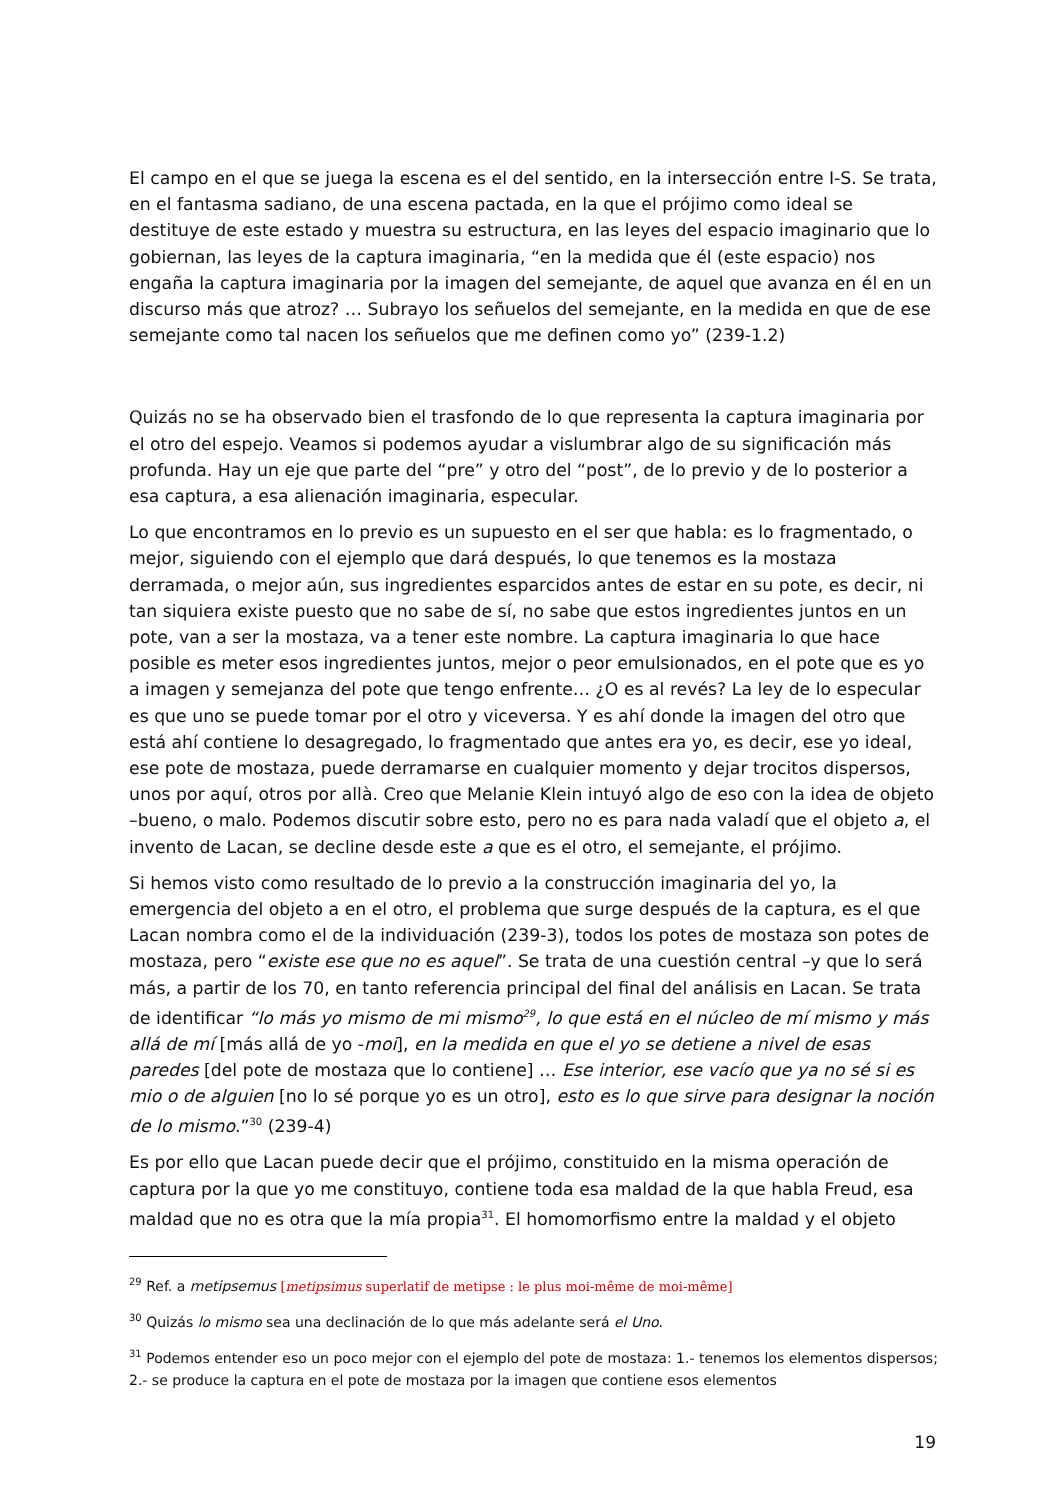El campo en el que se juega la escena es el del sentido, en la intersección entre I-S. Se trata, en el fantasma sadiano, de una escena pactada, en la que el prójimo como ideal se destituye de este estado y muestra su estructura, en las leyes del espacio imaginario que lo gobiernan, las leyes de la captura imaginaria, “en la medida que él (este espacio) nos engaña la captura imaginaria por la imagen del semejante, de aquel que avanza en él en un discurso más que atroz? … Subrayo los señuelos del semejante, en la medida en que de ese semejante como tal nacen los señuelos que me definen como yo” (239-1.2)
Quizás no se ha observado bien el trasfondo de lo que representa la captura imaginaria por el otro del espejo. Veamos si podemos ayudar a vislumbrar algo de su significación más profunda. Hay un eje que parte del “pre” y otro del “post”, de lo previo y de lo posterior a esa captura, a esa alienación imaginaria, especular.
Lo que encontramos en lo previo es un supuesto en el ser que habla: es lo fragmentado, o mejor, siguiendo con el ejemplo que dará después, lo que tenemos es la mostaza derramada, o mejor aún, sus ingredientes esparcidos antes de estar en su pote, es decir, ni tan siquiera existe puesto que no sabe de sí, no sabe que estos ingredientes juntos en un pote, van a ser la mostaza, va a tener este nombre. La captura imaginaria lo que hace posible es meter esos ingredientes juntos, mejor o peor emulsionados, en el pote que es yo a imagen y semejanza del pote que tengo enfrente… ¿O es al revés? La ley de lo especular es que uno se puede tomar por el otro y viceversa. Y es ahí donde la imagen del otro que está ahí contiene lo desagregado, lo fragmentado que antes era yo, es decir, ese yo ideal, ese pote de mostaza, puede derramarse en cualquier momento y dejar trocitos dispersos, unos por aquí, otros por allà. Creo que Melanie Klein intuyó algo de eso con la idea de objeto –bueno, o malo. Podemos discutir sobre esto, pero no es para nada valadí que el objeto a, el invento de Lacan, se decline desde este a que es el otro, el semejante, el prójimo.
Si hemos visto como resultado de lo previo a la construcción imaginaria del yo, la emergencia del objeto a en el otro, el problema que surge después de la captura, es el que Lacan nombra como el de la individuación (239-3), todos los potes de mostaza son potes de mostaza, pero “existe ese que no es aquel”. Se trata de una cuestión central –y que lo será más, a partir de los 70, en tanto referencia principal del final del análisis en Lacan. Se trata de identificar “lo más yo mismo de mi mismo<sup>29</sup>, lo que está en el núcleo de mí mismo y más allá de mí [más allá de yo -moi], en la medida en que el yo se detiene a nivel de esas paredes [del pote de mostaza que lo contiene] … Ese interior, ese vacío que ya no sé si es mio o de alguien [no lo sé porque yo es un otro], esto es lo que sirve para designar la noción de lo mismo.”<sup>30</sup> (239-4)
Es por ello que Lacan puede decir que el prójimo, constituido en la misma operación de captura por la que yo me constituyo, contiene toda esa maldad de la que habla Freud, esa maldad que no es otra que la mía propia<sup>31</sup>. El homomorfismo entre la maldad y el objeto
<sup>29</sup> Ref. a metipsemus [metipsimus superlatif de metipse : le plus moi-même de moi-même]
<sup>30</sup> Quizás lo mismo sea una declinación de lo que más adelante será el Uno.
<sup>31</sup> Podemos entender eso un poco mejor con el ejemplo del pote de mostaza: 1.- tenemos los elementos dispersos; 2.- se produce la captura en el pote de mostaza por la imagen que contiene esos elementos
19